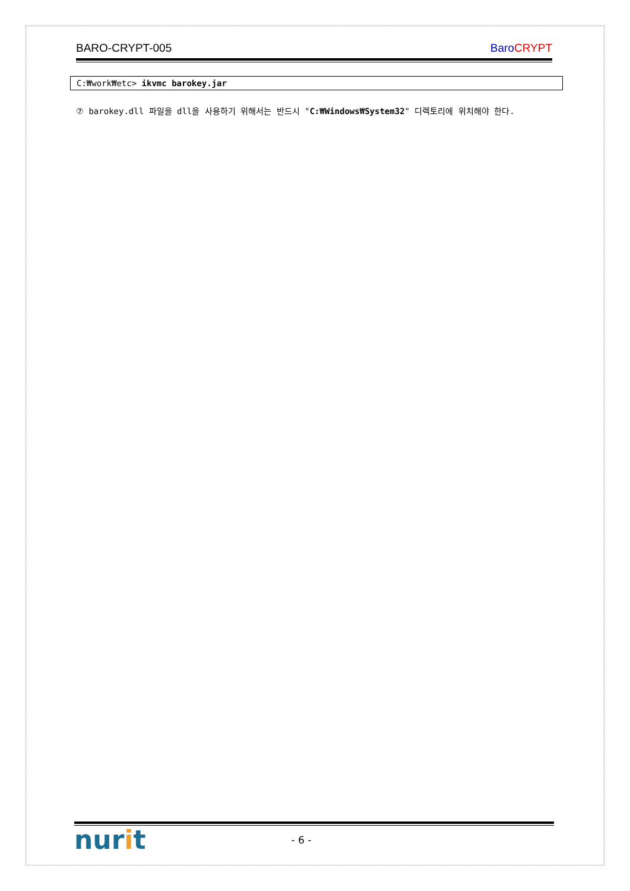BARO-CRYPT-005 Baro CRYPT
C:₩work₩etc> ikvmc barokey.jar
⑦ barokey.dll 파일을 dll을 사용하기 위해서는 반드시 "C:₩Windows₩System32" 디렉토리에 위치해야 한다.
nurit - 6 -